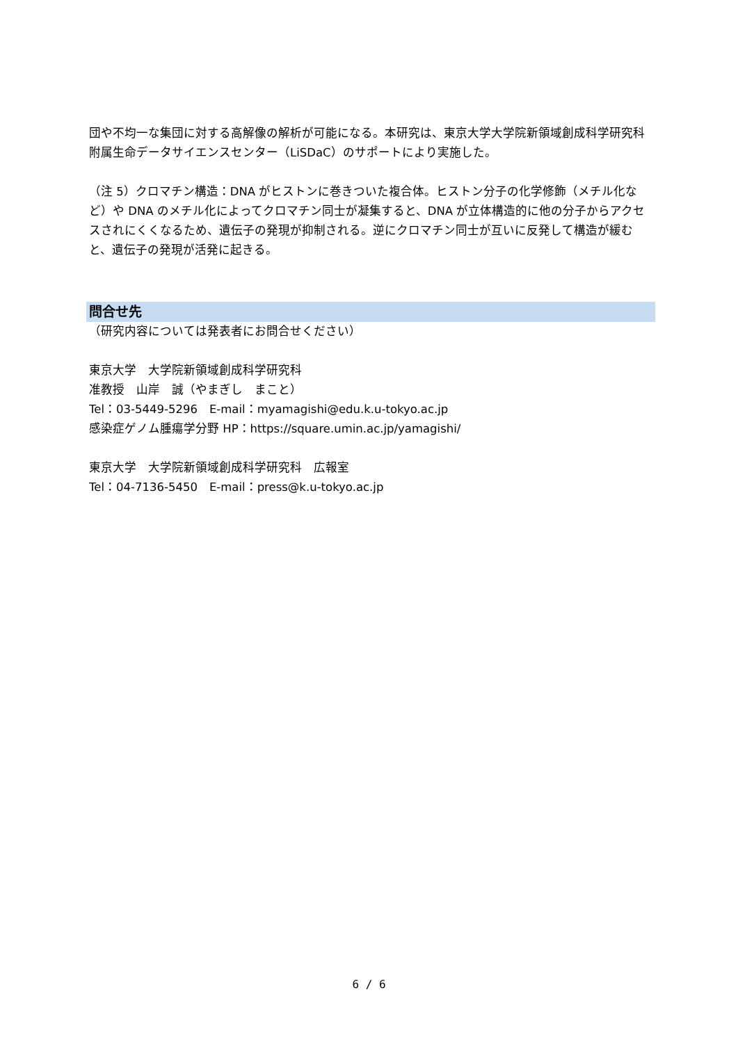団や不均一な集団に対する高解像の解析が可能になる。本研究は、東京大学大学院新領域創成科学研究科附属生命データサイエンスセンター（LiSDaC）のサポートにより実施した。
（注 5）クロマチン構造：DNA がヒストンに巻きついた複合体。ヒストン分子の化学修飾（メチル化など）や DNA のメチル化によってクロマチン同士が凝集すると、DNA が立体構造的に他の分子からアクセスされにくくなるため、遺伝子の発現が抑制される。逆にクロマチン同士が互いに反発して構造が緩むと、遺伝子の発現が活発に起きる。
問合せ先
（研究内容については発表者にお問合せください）
東京大学　大学院新領域創成科学研究科
准教授　山岸　誠（やまぎし　まこと）
Tel：03-5449-5296　E-mail：myamagishi@edu.k.u-tokyo.ac.jp
感染症ゲノム腫瘍学分野 HP：https://square.umin.ac.jp/yamagishi/
東京大学　大学院新領域創成科学研究科　広報室
Tel：04-7136-5450　E-mail：press@k.u-tokyo.ac.jp
6 / 6